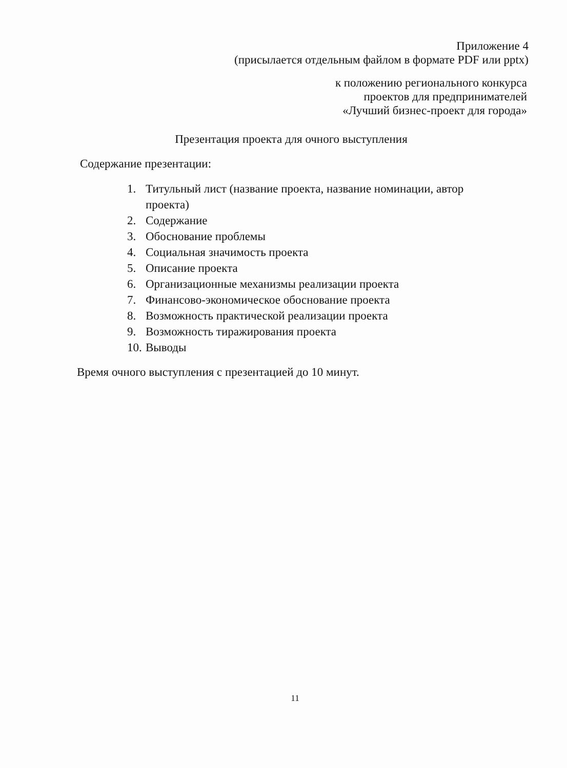Приложение 4
(присылается отдельным файлом в формате PDF или pptx)
к положению регионального конкурса
проектов для предпринимателей
«Лучший бизнес-проект для города»
Презентация проекта для очного выступления
Содержание презентации:
1. Титульный лист (название проекта, название номинации, автор проекта)
2. Содержание
3. Обоснование проблемы
4. Социальная значимость проекта
5. Описание проекта
6. Организационные механизмы реализации проекта
7. Финансово-экономическое обоснование проекта
8. Возможность практической реализации проекта
9. Возможность тиражирования проекта
10.
Выводы
Время очного выступления с презентацией до 10 минут.
11